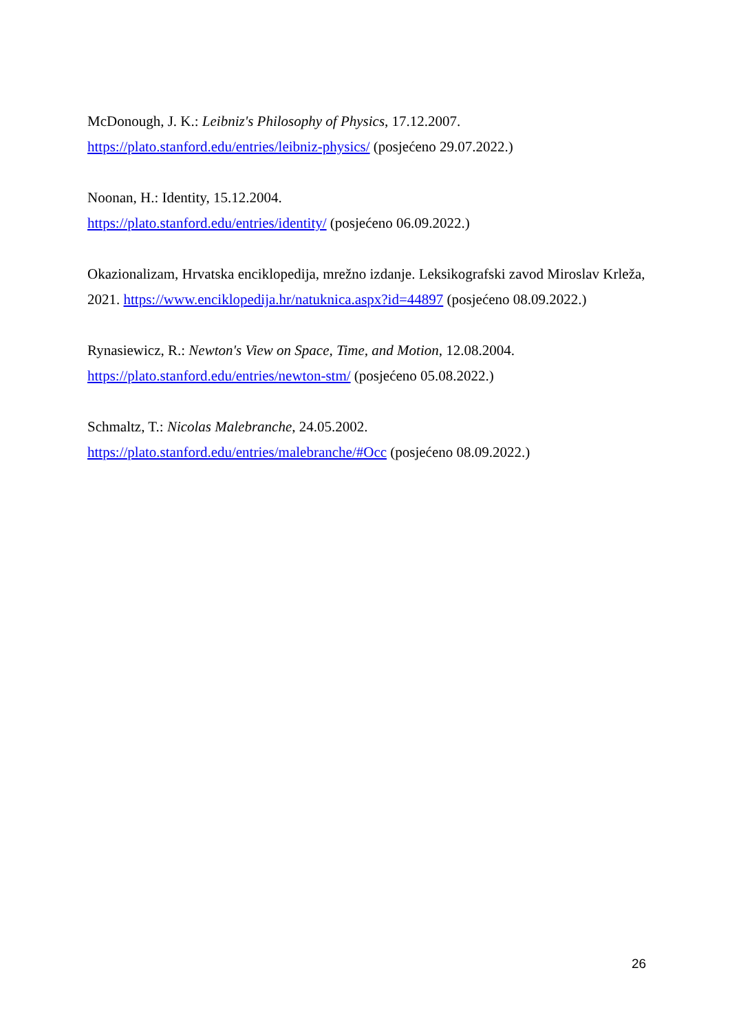McDonough, J. K.: Leibniz's Philosophy of Physics, 17.12.2007.
https://plato.stanford.edu/entries/leibniz-physics/ (posjećeno 29.07.2022.)
Noonan, H.: Identity, 15.12.2004.
https://plato.stanford.edu/entries/identity/ (posjećeno 06.09.2022.)
Okazionalizam, Hrvatska enciklopedija, mrežno izdanje. Leksikografski zavod Miroslav Krleža, 2021. https://www.enciklopedija.hr/natuknica.aspx?id=44897 (posjećeno 08.09.2022.)
Rynasiewicz, R.: Newton's View on Space, Time, and Motion, 12.08.2004.
https://plato.stanford.edu/entries/newton-stm/ (posjećeno 05.08.2022.)
Schmaltz, T.: Nicolas Malebranche, 24.05.2002.
https://plato.stanford.edu/entries/malebranche/#Occ (posjećeno 08.09.2022.)
26